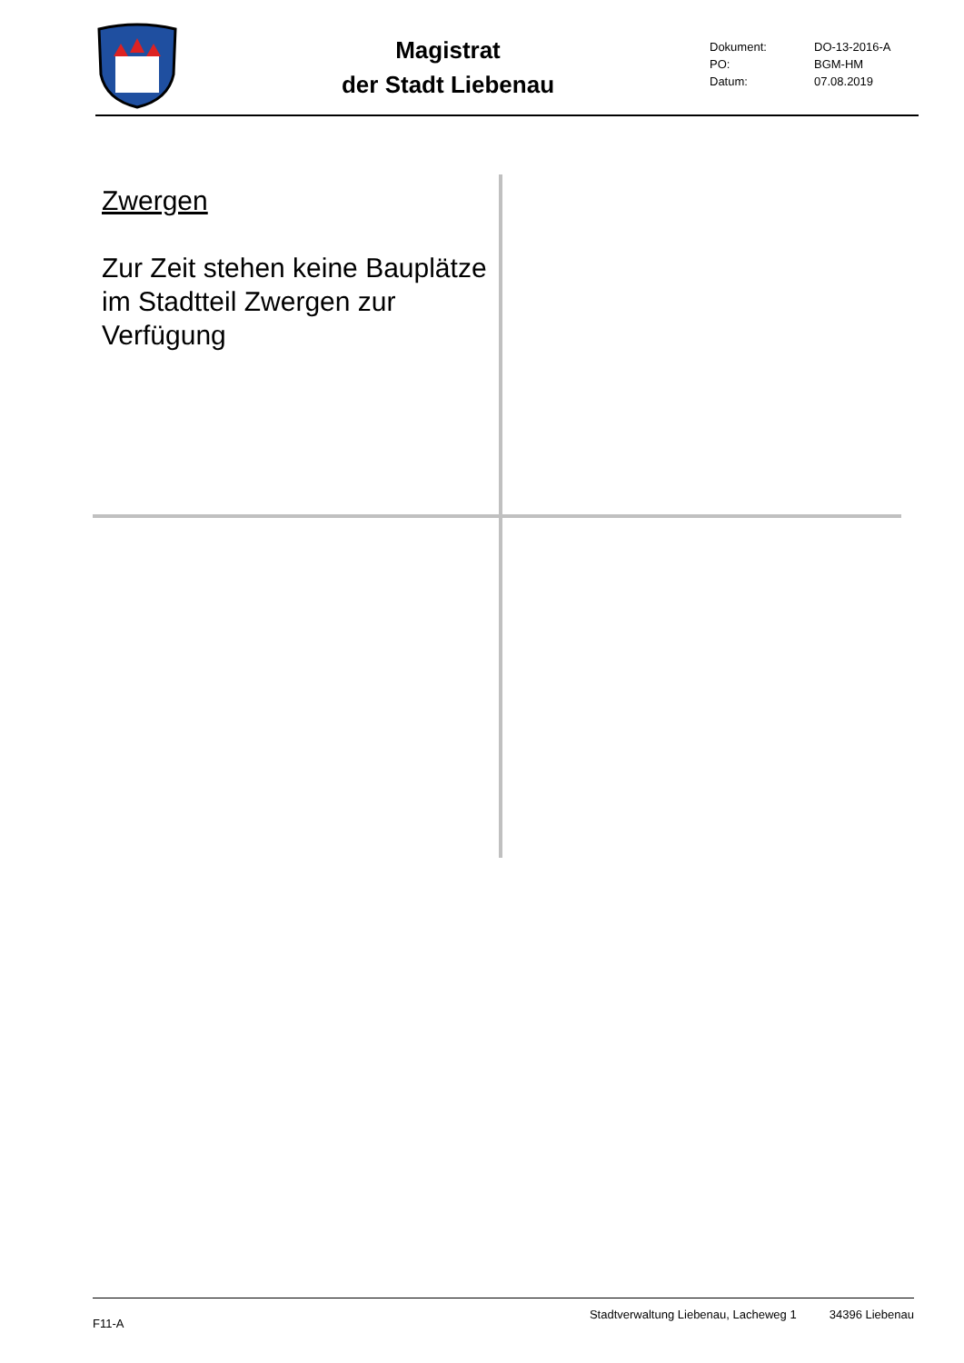Magistrat
der Stadt Liebenau
| Dokument: | DO-13-2016-A |
| PO: | BGM-HM |
| Datum: | 07.08.2019 |
Zwergen
Zur Zeit stehen keine Bauplätze im Stadtteil Zwergen zur Verfügung
F11-A Stadtverwaltung Liebenau, Lacheweg 1 34396 Liebenau